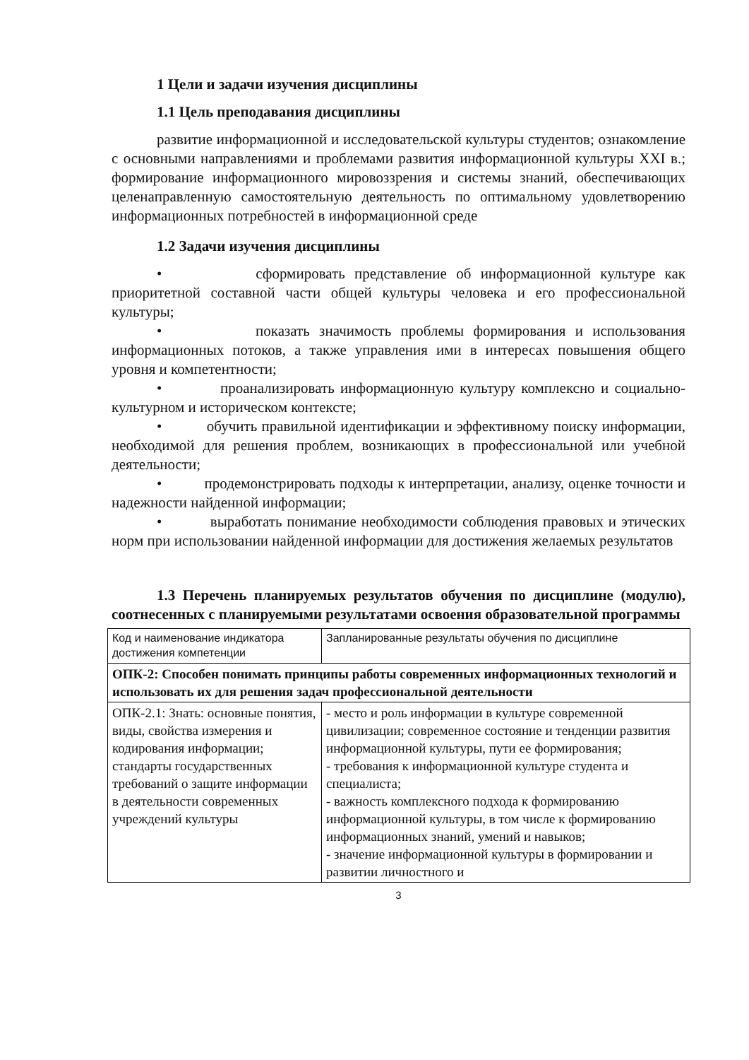1 Цели и задачи изучения дисциплины
1.1 Цель преподавания дисциплины
развитие информационной и исследовательской культуры студентов; ознакомление с основными направлениями и проблемами развития информационной культуры XXI в.; формирование информационного мировоззрения и системы знаний, обеспечивающих целенаправленную самостоятельную деятельность по оптимальному удовлетворению информационных потребностей в информационной среде
1.2 Задачи изучения дисциплины
• сформировать представление об информационной культуре как приоритетной составной части общей культуры человека и его профессиональной культуры;
• показать значимость проблемы формирования и использования информационных потоков, а также управления ими в интересах повышения общего уровня и компетентности;
• проанализировать информационную культуру комплексно и социально-культурном и историческом контексте;
• обучить правильной идентификации и эффективному поиску информации, необходимой для решения проблем, возникающих в профессиональной или учебной деятельности;
• продемонстрировать подходы к интерпретации, анализу, оценке точности и надежности найденной информации;
• выработать понимание необходимости соблюдения правовых и этических норм при использовании найденной информации для достижения желаемых результатов
1.3 Перечень планируемых результатов обучения по дисциплине (модулю), соотнесенных с планируемыми результатами освоения образовательной программы
| Код и наименование индикатора достижения компетенции | Запланированные результаты обучения по дисциплине |
| ОПК-2: Способен понимать принципы работы современных информационных технологий и использовать их для решения задач профессиональной деятельности | |
| ОПК-2.1: Знать: основные понятия, виды, свойства измерения и кодирования информации; стандарты государственных требований о защите информации в деятельности современных учреждений культуры | - место и роль информации в культуре современной цивилизации; современное состояние и тенденции развития информационной культуры, пути ее формирования; - требования к информационной культуре студента и специалиста; - важность комплексного подхода к формированию информационной культуры, в том числе к формированию информационных знаний, умений и навыков; - значение информационной культуры в формировании и развитии личностного и |
3